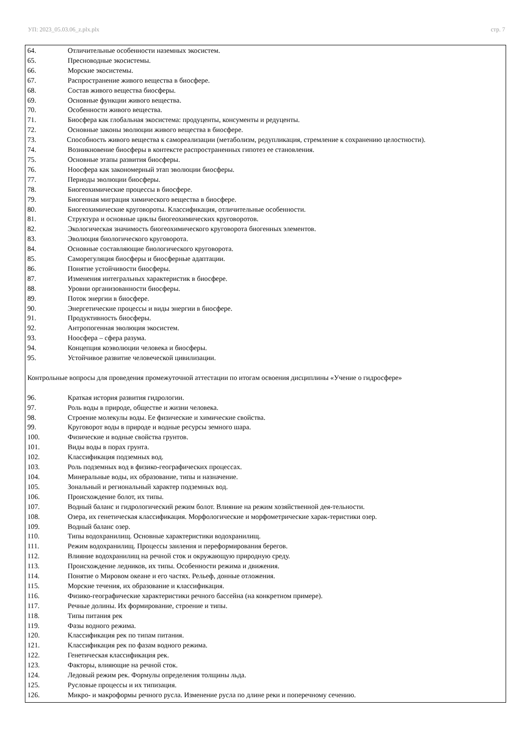УП: 2023_05.03.06_z.plx.plx стр. 7
64. Отличительные особенности наземных экосистем.
65. Пресноводные экосистемы.
66. Морские экосистемы.
67. Распространение живого вещества в биосфере.
68. Состав живого вещества биосферы.
69. Основные функции живого вещества.
70. Особенности живого вещества.
71. Биосфера как глобальная экосистема: продуценты, консументы и редуценты.
72. Основные законы эволюции живого вещества в биосфере.
73. Способность живого вещества к самореализации (метаболизм, редупликация, стремление к сохранению целостности).
74. Возникновение биосферы в контексте распространенных гипотез ее становления.
75. Основные этапы развития биосферы.
76. Ноосфера как закономерный этап эволюции биосферы.
77. Периоды эволюции биосферы.
78. Биогеохимические процессы в биосфере.
79. Биогенная миграция химического вещества в биосфере.
80. Биогеохимические круговороты. Классификация, отличительные особенности.
81. Структура и основные циклы биогеохимических круговоротов.
82. Экологическая значимость биогеохимического круговорота биогенных элементов.
83. Эволюция биологического круговорота.
84. Основные составляющие биологического круговорота.
85. Саморегуляция биосферы и биосферные адаптации.
86. Понятие устойчивости биосферы.
87. Изменения интегральных характеристик в биосфере.
88. Уровни организованности биосферы.
89. Поток энергии в биосфере.
90. Энергетические процессы и виды энергии в биосфере.
91. Продуктивность биосферы.
92. Антропогенная эволюция экосистем.
93. Ноосфера – сфера разума.
94. Концепция коэволюции человека и биосферы.
95. Устойчивое развитие человеческой цивилизации.
Контрольные вопросы для проведения промежуточной аттестации по итогам освоения дисциплины «Учение о гидросфере»
96. Краткая история развития гидрологии.
97. Роль воды в природе, обществе и жизни человека.
98. Строение молекулы воды. Ее физические и химические свойства.
99. Круговорот воды в природе и водные ресурсы земного шара.
100. Физические и водные свойства грунтов.
101. Виды воды в порах грунта.
102. Классификация подземных вод.
103. Роль подземных вод в физико-географических процессах.
104. Минеральные воды, их образование, типы и назначение.
105. Зональный и региональный характер подземных вод.
106. Происхождение болот, их типы.
107. Водный баланс и гидрологический режим болот. Влияние на режим хозяйственной дея-тельности.
108. Озера, их генетическая классификация. Морфологические и морфометрические харак-теристики озер.
109. Водный баланс озер.
110. Типы водохранилищ. Основные характеристики водохранилищ.
111. Режим водохранилищ. Процессы заиления и переформирования берегов.
112. Влияние водохранилищ на речной сток и окружающую природную среду.
113. Происхождение ледников, их типы. Особенности режима и движения.
114. Понятие о Мировом океане и его частях. Рельеф, донные отложения.
115. Морские течения, их образование и классификация.
116. Физико-географические характеристики речного бассейна (на конкретном примере).
117. Речные долины. Их формирование, строение и типы.
118. Типы питания рек
119. Фазы водного режима.
120. Классификация рек по типам питания.
121. Классификация рек по фазам водного режима.
122. Генетическая классификация рек.
123. Факторы, влияющие на речной сток.
124. Ледовый режим рек. Формулы определения толщины льда.
125. Русловые процессы и их типизация.
126. Микро- и макроформы речного русла. Изменение русла по длине реки и поперечному сечению.